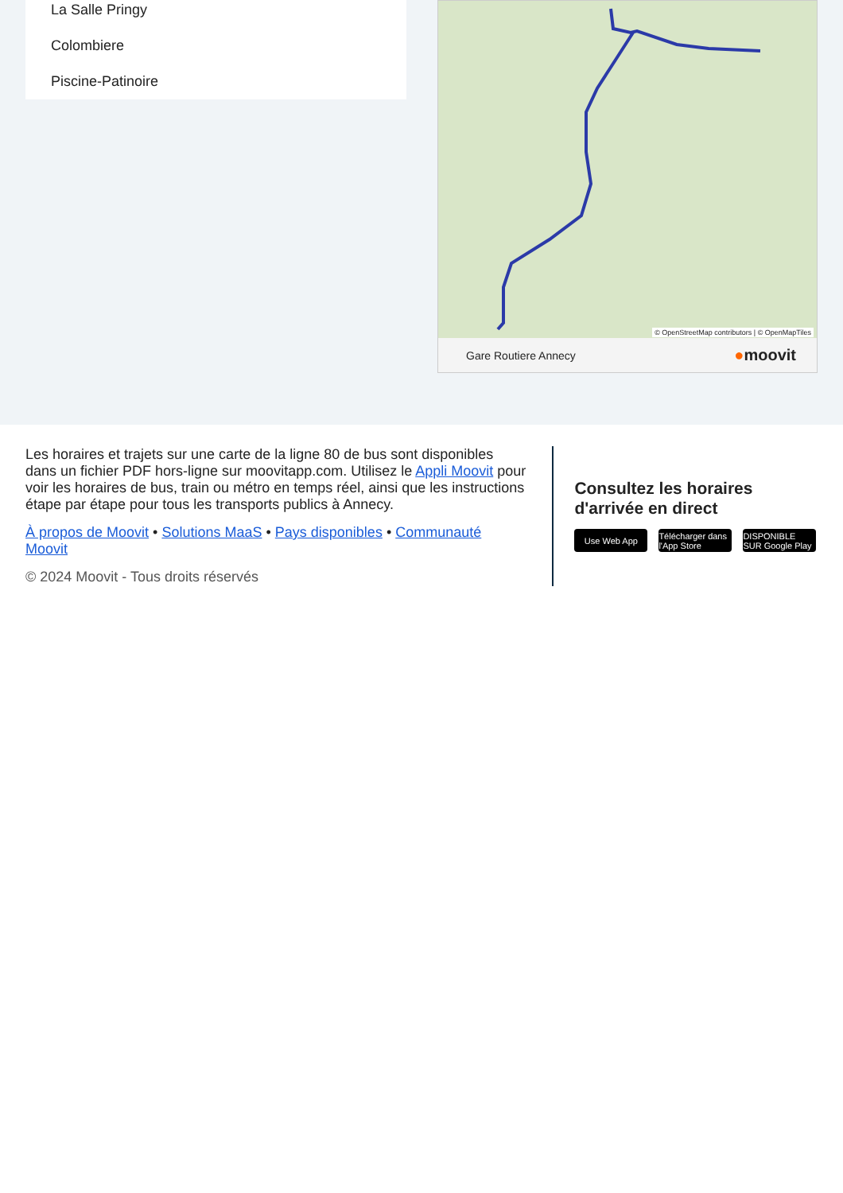La Salle Pringy
Colombiere
Piscine-Patinoire
© OpenStreetMap contributors | © OpenMapTiles
Gare Routiere Annecy ●moovit
Les horaires et trajets sur une carte de la ligne 80 de bus sont disponibles dans un fichier PDF hors-ligne sur moovitapp.com. Utilisez le Appli Moovit pour voir les horaires de bus, train ou métro en temps réel, ainsi que les instructions étape par étape pour tous les transports publics à Annecy.
À propos de Moovit • Solutions MaaS • Pays disponibles • Communauté Moovit
© 2024 Moovit - Tous droits réservés
Consultez les horaires d'arrivée en direct
Use Web App Télécharger dans l'App Store
DISPONIBLE SUR Google Play